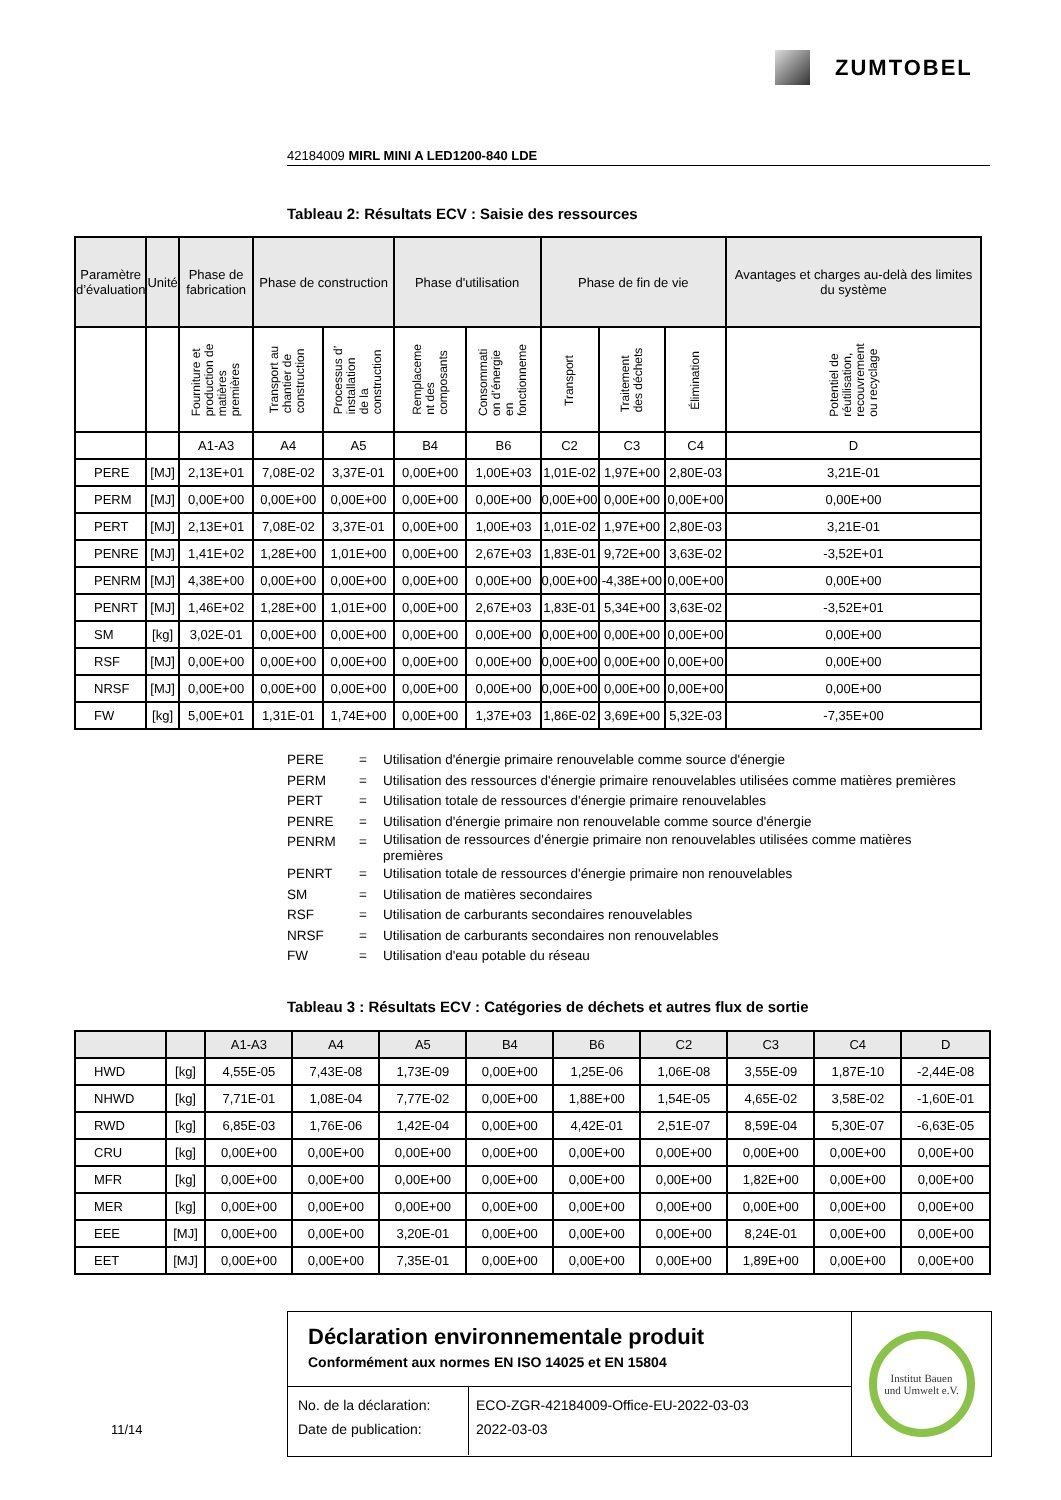ZUMTOBEL
42184009 MIRL MINI A LED1200-840 LDE
Tableau 2: Résultats ECV : Saisie des ressources
| Paramètre d’évaluation | Unité | Phase de fabrication | Phase de construction | | Phase d'utilisation | | Phase de fin de vie | | | Avantages et charges au-delà des limites du système |
| --- | --- | --- | --- | --- | --- | --- | --- | --- | --- | --- |
| | | Fourniture et production de matières premières | Transport au chantier de construction | Processus d’ installation de la construction | Remplaceme nt des composants | Consommati on d’énergie en fonctionneme | Transport | Traitement des déchets | Élimination | Potentiel de réutilisation, recouvrement ou recyclage |
| | | A1-A3 | A4 | A5 | B4 | B6 | C2 | C3 | C4 | D |
| PERE | [MJ] | 2,13E+01 | 7,08E-02 | 3,37E-01 | 0,00E+00 | 1,00E+03 | 1,01E-02 | 1,97E+00 | 2,80E-03 | 3,21E-01 |
| PERM | [MJ] | 0,00E+00 | 0,00E+00 | 0,00E+00 | 0,00E+00 | 0,00E+00 | 0,00E+00 | 0,00E+00 | 0,00E+00 | 0,00E+00 |
| PERT | [MJ] | 2,13E+01 | 7,08E-02 | 3,37E-01 | 0,00E+00 | 1,00E+03 | 1,01E-02 | 1,97E+00 | 2,80E-03 | 3,21E-01 |
| PENRE | [MJ] | 1,41E+02 | 1,28E+00 | 1,01E+00 | 0,00E+00 | 2,67E+03 | 1,83E-01 | 9,72E+00 | 3,63E-02 | -3,52E+01 |
| PENRM | [MJ] | 4,38E+00 | 0,00E+00 | 0,00E+00 | 0,00E+00 | 0,00E+00 | 0,00E+00 | -4,38E+00 | 0,00E+00 | 0,00E+00 |
| PENRT | [MJ] | 1,46E+02 | 1,28E+00 | 1,01E+00 | 0,00E+00 | 2,67E+03 | 1,83E-01 | 5,34E+00 | 3,63E-02 | -3,52E+01 |
| SM | [kg] | 3,02E-01 | 0,00E+00 | 0,00E+00 | 0,00E+00 | 0,00E+00 | 0,00E+00 | 0,00E+00 | 0,00E+00 | 0,00E+00 |
| RSF | [MJ] | 0,00E+00 | 0,00E+00 | 0,00E+00 | 0,00E+00 | 0,00E+00 | 0,00E+00 | 0,00E+00 | 0,00E+00 | 0,00E+00 |
| NRSF | [MJ] | 0,00E+00 | 0,00E+00 | 0,00E+00 | 0,00E+00 | 0,00E+00 | 0,00E+00 | 0,00E+00 | 0,00E+00 | 0,00E+00 |
| FW | [kg] | 5,00E+01 | 1,31E-01 | 1,74E+00 | 0,00E+00 | 1,37E+03 | 1,86E-02 | 3,69E+00 | 5,32E-03 | -7,35E+00 |
PERE = Utilisation d'énergie primaire renouvelable comme source d'énergie
PERM = Utilisation des ressources d'énergie primaire renouvelables utilisées comme matières premières
PERT = Utilisation totale de ressources d'énergie primaire renouvelables
PENRE = Utilisation d'énergie primaire non renouvelable comme source d'énergie
PENRM = Utilisation de ressources d'énergie primaire non renouvelables utilisées comme matières
premières
PENRT = Utilisation totale de ressources d'énergie primaire non renouvelables
SM = Utilisation de matières secondaires
RSF = Utilisation de carburants secondaires renouvelables
NRSF = Utilisation de carburants secondaires non renouvelables
FW = Utilisation d'eau potable du réseau
Tableau 3 : Résultats ECV : Catégories de déchets et autres flux de sortie
| | | A1-A3 | A4 | A5 | B4 | B6 | C2 | C3 | C4 | D |
| HWD | [kg] | 4,55E-05 | 7,43E-08 | 1,73E-09 | 0,00E+00 | 1,25E-06 | 1,06E-08 | 3,55E-09 | 1,87E-10 | -2,44E-08 |
| NHWD | [kg] | 7,71E-01 | 1,08E-04 | 7,77E-02 | 0,00E+00 | 1,88E+00 | 1,54E-05 | 4,65E-02 | 3,58E-02 | -1,60E-01 |
| RWD | [kg] | 6,85E-03 | 1,76E-06 | 1,42E-04 | 0,00E+00 | 4,42E-01 | 2,51E-07 | 8,59E-04 | 5,30E-07 | -6,63E-05 |
| CRU | [kg] | 0,00E+00 | 0,00E+00 | 0,00E+00 | 0,00E+00 | 0,00E+00 | 0,00E+00 | 0,00E+00 | 0,00E+00 | 0,00E+00 |
| MFR | [kg] | 0,00E+00 | 0,00E+00 | 0,00E+00 | 0,00E+00 | 0,00E+00 | 0,00E+00 | 1,82E+00 | 0,00E+00 | 0,00E+00 |
| MER | [kg] | 0,00E+00 | 0,00E+00 | 0,00E+00 | 0,00E+00 | 0,00E+00 | 0,00E+00 | 0,00E+00 | 0,00E+00 | 0,00E+00 |
| EEE | [MJ] | 0,00E+00 | 0,00E+00 | 3,20E-01 | 0,00E+00 | 0,00E+00 | 0,00E+00 | 8,24E-01 | 0,00E+00 | 0,00E+00 |
| EET | [MJ] | 0,00E+00 | 0,00E+00 | 7,35E-01 | 0,00E+00 | 0,00E+00 | 0,00E+00 | 1,89E+00 | 0,00E+00 | 0,00E+00 |
Déclaration environnementale produit
Conformément aux normes EN ISO 14025 et EN 15804
No. de la déclaration:
Date de publication:
ECO-ZGR-42184009-Office-EU-2022-03-03
2022-03-03
Institut Bauen
und Umwelt e.V.
11/14